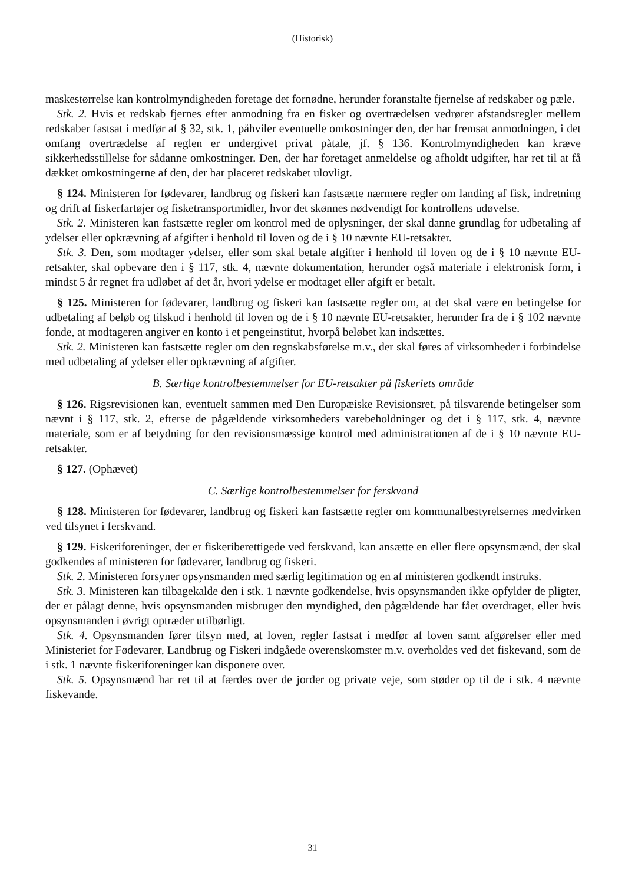(Historisk)
maskestørrelse kan kontrolmyndigheden foretage det fornødne, herunder foranstalte fjernelse af redskaber og pæle.
Stk. 2. Hvis et redskab fjernes efter anmodning fra en fisker og overtrædelsen vedrører afstandsregler mellem redskaber fastsat i medfør af § 32, stk. 1, påhviler eventuelle omkostninger den, der har fremsat anmodningen, i det omfang overtrædelse af reglen er undergivet privat påtale, jf. § 136. Kontrolmyndigheden kan kræve sikkerhedsstillelse for sådanne omkostninger. Den, der har foretaget anmeldelse og afholdt udgifter, har ret til at få dækket omkostningerne af den, der har placeret redskabet ulovligt.
§ 124. Ministeren for fødevarer, landbrug og fiskeri kan fastsætte nærmere regler om landing af fisk, indretning og drift af fiskerfartøjer og fisketransportmidler, hvor det skønnes nødvendigt for kontrollens udøvelse.
Stk. 2. Ministeren kan fastsætte regler om kontrol med de oplysninger, der skal danne grundlag for udbetaling af ydelser eller opkrævning af afgifter i henhold til loven og de i § 10 nævnte EU-retsakter.
Stk. 3. Den, som modtager ydelser, eller som skal betale afgifter i henhold til loven og de i § 10 nævnte EU-retsakter, skal opbevare den i § 117, stk. 4, nævnte dokumentation, herunder også materiale i elektronisk form, i mindst 5 år regnet fra udløbet af det år, hvori ydelse er modtaget eller afgift er betalt.
§ 125. Ministeren for fødevarer, landbrug og fiskeri kan fastsætte regler om, at det skal være en betingelse for udbetaling af beløb og tilskud i henhold til loven og de i § 10 nævnte EU-retsakter, herunder fra de i § 102 nævnte fonde, at modtageren angiver en konto i et pengeinstitut, hvorpå beløbet kan indsættes.
Stk. 2. Ministeren kan fastsætte regler om den regnskabsførelse m.v., der skal føres af virksomheder i forbindelse med udbetaling af ydelser eller opkrævning af afgifter.
B. Særlige kontrolbestemmelser for EU-retsakter på fiskeriets område
§ 126. Rigsrevisionen kan, eventuelt sammen med Den Europæiske Revisionsret, på tilsvarende betingelser som nævnt i § 117, stk. 2, efterse de pågældende virksomheders varebeholdninger og det i § 117, stk. 4, nævnte materiale, som er af betydning for den revisionsmæssige kontrol med administrationen af de i § 10 nævnte EU-retsakter.
§ 127. (Ophævet)
C. Særlige kontrolbestemmelser for ferskvand
§ 128. Ministeren for fødevarer, landbrug og fiskeri kan fastsætte regler om kommunalbestyrelsernes medvirken ved tilsynet i ferskvand.
§ 129. Fiskeriforeninger, der er fiskeriberettigede ved ferskvand, kan ansætte en eller flere opsynsmænd, der skal godkendes af ministeren for fødevarer, landbrug og fiskeri.
Stk. 2. Ministeren forsyner opsynsmanden med særlig legitimation og en af ministeren godkendt instruks.
Stk. 3. Ministeren kan tilbagekalde den i stk. 1 nævnte godkendelse, hvis opsynsmanden ikke opfylder de pligter, der er pålagt denne, hvis opsynsmanden misbruger den myndighed, den pågældende har fået overdraget, eller hvis opsynsmanden i øvrigt optræder utilbørligt.
Stk. 4. Opsynsmanden fører tilsyn med, at loven, regler fastsat i medfør af loven samt afgørelser eller med Ministeriet for Fødevarer, Landbrug og Fiskeri indgåede overenskomster m.v. overholdes ved det fiskevand, som de i stk. 1 nævnte fiskeriforeninger kan disponere over.
Stk. 5. Opsynsmænd har ret til at færdes over de jorder og private veje, som støder op til de i stk. 4 nævnte fiskevande.
31